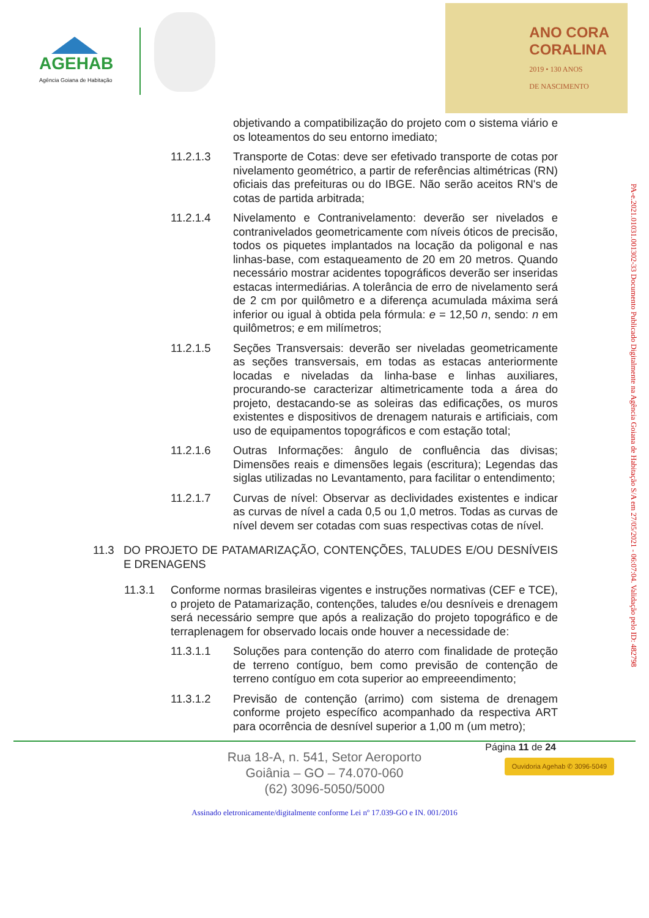AGEHAB
Agência Goiana de Habitação
ANO CORA
CORALINA
2019 • 130 ANOS
DE NASCIMENTO
objetivando a compatibilização do projeto com o sistema viário e os loteamentos do seu entorno imediato;
11.2.1.3 Transporte de Cotas: deve ser efetivado transporte de cotas por nivelamento geométrico, a partir de referências altimétricas (RN) oficiais das prefeituras ou do IBGE. Não serão aceitos RN's de cotas de partida arbitrada;
11.2.1.4 Nivelamento e Contranivelamento: deverão ser nivelados e contranivelados geometricamente com níveis óticos de precisão, todos os piquetes implantados na locação da poligonal e nas linhas-base, com estaqueamento de 20 em 20 metros. Quando necessário mostrar acidentes topográficos deverão ser inseridas estacas intermediárias. A tolerância de erro de nivelamento será de 2 cm por quilômetro e a diferença acumulada máxima será inferior ou igual à obtida pela fórmula: e = 12,50 n, sendo: n em quilômetros; e em milímetros;
11.2.1.5 Seções Transversais: deverão ser niveladas geometricamente as seções transversais, em todas as estacas anteriormente locadas e niveladas da linha-base e linhas auxiliares, procurando-se caracterizar altimetricamente toda a área do projeto, destacando-se as soleiras das edificações, os muros existentes e dispositivos de drenagem naturais e artificiais, com uso de equipamentos topográficos e com estação total;
11.2.1.6 Outras Informações: ângulo de confluência das divisas; Dimensões reais e dimensões legais (escritura); Legendas das siglas utilizadas no Levantamento, para facilitar o entendimento;
11.2.1.7 Curvas de nível: Observar as declividades existentes e indicar as curvas de nível a cada 0,5 ou 1,0 metros. Todas as curvas de nível devem ser cotadas com suas respectivas cotas de nível.
11.3 DO PROJETO DE PATAMARIZAÇÃO, CONTENÇÕES, TALUDES E/OU DESNÍVEIS E DRENAGENS
11.3.1 Conforme normas brasileiras vigentes e instruções normativas (CEF e TCE), o projeto de Patamarização, contenções, taludes e/ou desníveis e drenagem será necessário sempre que após a realização do projeto topográfico e de terraplenagem for observado locais onde houver a necessidade de:
11.3.1.1 Soluções para contenção do aterro com finalidade de proteção de terreno contíguo, bem como previsão de contenção de terreno contíguo em cota superior ao empreeendimento;
11.3.1.2 Previsão de contenção (arrimo) com sistema de drenagem conforme projeto específico acompanhado da respectiva ART para ocorrência de desnível superior a 1,00 m (um metro);
PA-e.2021.01031.001302-33 Documento Publicado Digitalmente na Agência Goiana de Habitação S/A em 27/05/2021 - 06:07:04. Validação pelo ID: 482798
Página 11 de 24
Rua 18-A, n. 541, Setor Aeroporto
Goiânia – GO – 74.070-060
(62) 3096-5050/5000
Ouvidoria Agehab ✆ 3096-5049
Assinado eletronicamente/digitalmente conforme Lei nº 17.039-GO e IN. 001/2016